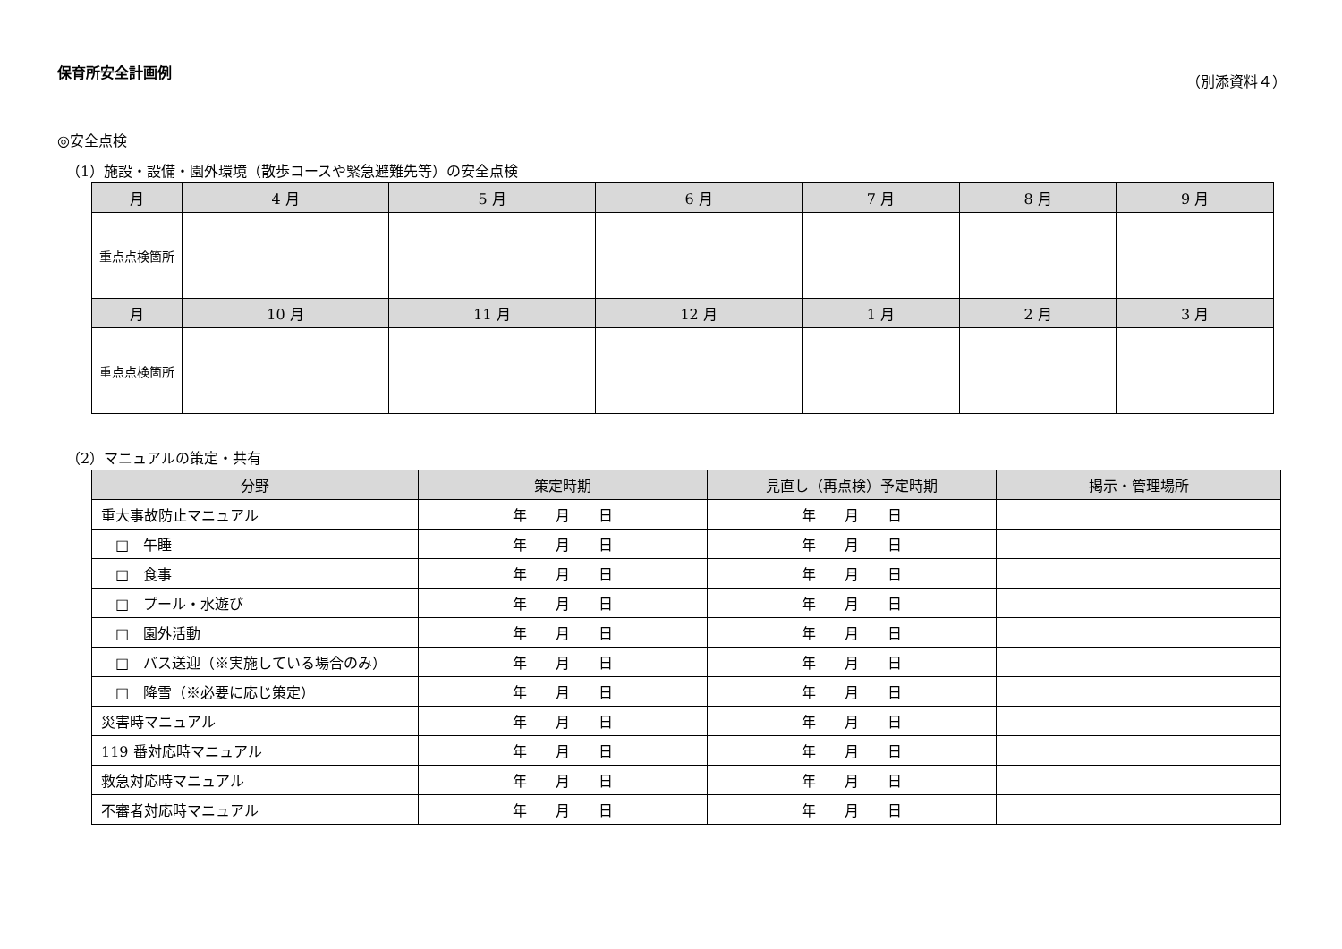保育所安全計画例 （別添資料４）
◎安全点検
（1）施設・設備・園外環境（散歩コースや緊急避難先等）の安全点検
| 月 | 4 月 | 5 月 | 6 月 | 7 月 | 8 月 | 9 月 |
| --- | --- | --- | --- | --- | --- | --- |
| 重点点検箇所 | | | | | | |
| 月 | 10 月 | 11 月 | 12 月 | 1 月 | 2 月 | 3 月 |
| 重点点検箇所 | | | | | | |
（2）マニュアルの策定・共有
| 分野 | 策定時期 | 見直し（再点検）予定時期 | 掲示・管理場所 |
| --- | --- | --- | --- |
| 重大事故防止マニュアル | 年 月 日 | 年 月 日 | |
| □ 午睡 | 年 月 日 | 年 月 日 | |
| □ 食事 | 年 月 日 | 年 月 日 | |
| □ プール・水遊び | 年 月 日 | 年 月 日 | |
| □ 園外活動 | 年 月 日 | 年 月 日 | |
| □ バス送迎（※実施している場合のみ） | 年 月 日 | 年 月 日 | |
| □ 降雪（※必要に応じ策定） | 年 月 日 | 年 月 日 | |
| 災害時マニュアル | 年 月 日 | 年 月 日 | |
| 119 番対応時マニュアル | 年 月 日 | 年 月 日 | |
| 救急対応時マニュアル | 年 月 日 | 年 月 日 | |
| 不審者対応時マニュアル | 年 月 日 | 年 月 日 | |